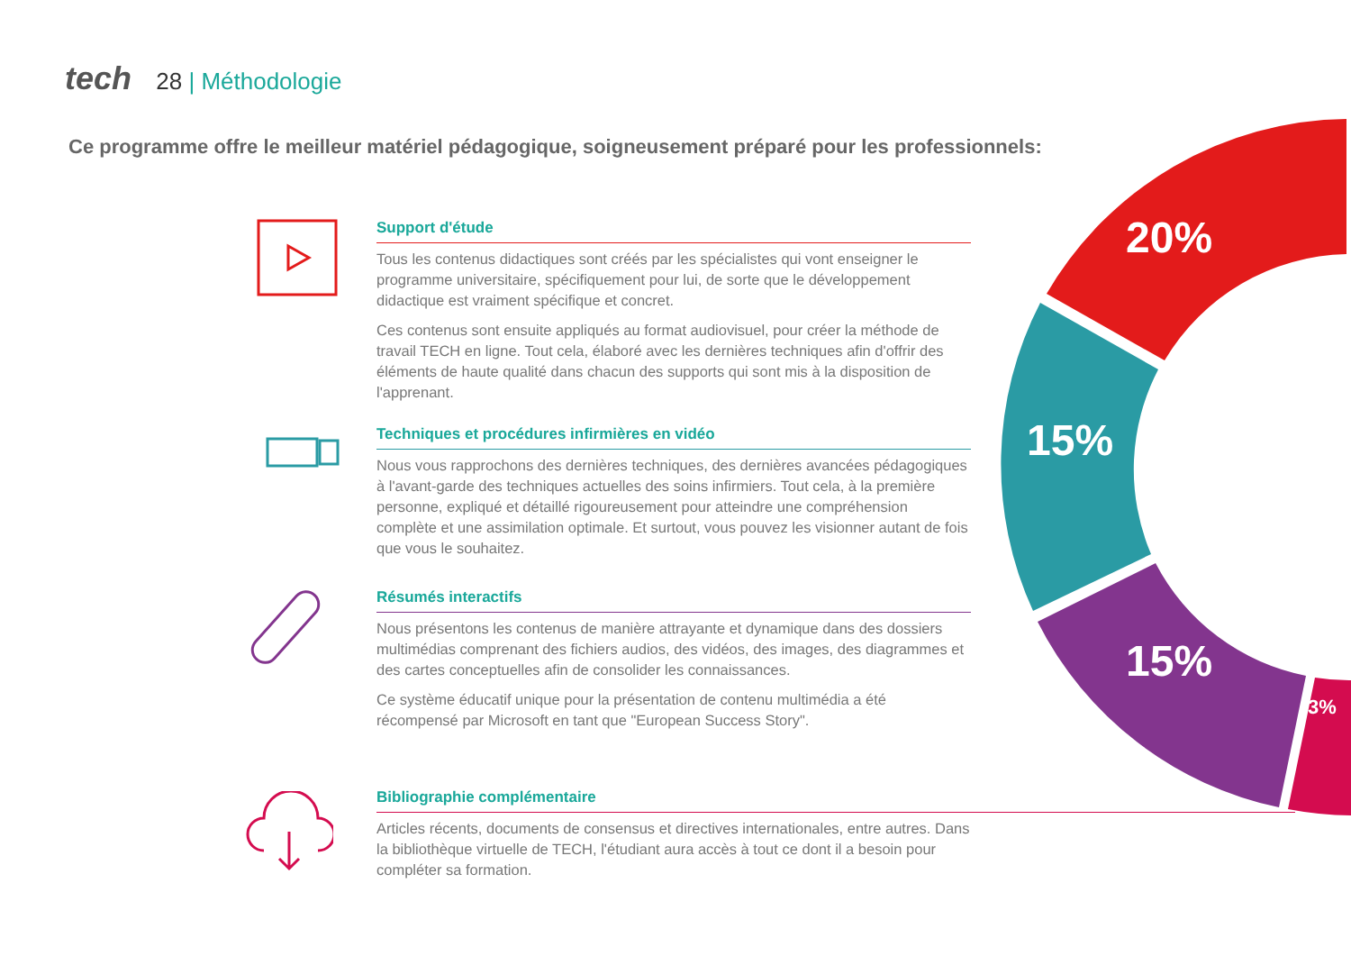tech 28 | Méthodologie
Ce programme offre le meilleur matériel pédagogique, soigneusement préparé pour les professionnels:
20%
15%
15%
3%
Support d'étude
Tous les contenus didactiques sont créés par les spécialistes qui vont enseigner le programme universitaire, spécifiquement pour lui, de sorte que le développement didactique est vraiment spécifique et concret.
Ces contenus sont ensuite appliqués au format audiovisuel, pour créer la méthode de travail TECH en ligne. Tout cela, élaboré avec les dernières techniques afin d'offrir des éléments de haute qualité dans chacun des supports qui sont mis à la disposition de l'apprenant.
Techniques et procédures infirmières en vidéo
Nous vous rapprochons des dernières techniques, des dernières avancées pédagogiques à l'avant-garde des techniques actuelles des soins infirmiers. Tout cela, à la première personne, expliqué et détaillé rigoureusement pour atteindre une compréhension complète et une assimilation optimale. Et surtout, vous pouvez les visionner autant de fois que vous le souhaitez.
Résumés interactifs
Nous présentons les contenus de manière attrayante et dynamique dans des dossiers multimédias comprenant des fichiers audios, des vidéos, des images, des diagrammes et des cartes conceptuelles afin de consolider les connaissances.
Ce système éducatif unique pour la présentation de contenu multimédia a été récompensé par Microsoft en tant que "European Success Story".
Bibliographie complémentaire
Articles récents, documents de consensus et directives internationales, entre autres. Dans la bibliothèque virtuelle de TECH, l'étudiant aura accès à tout ce dont il a besoin pour compléter sa formation.